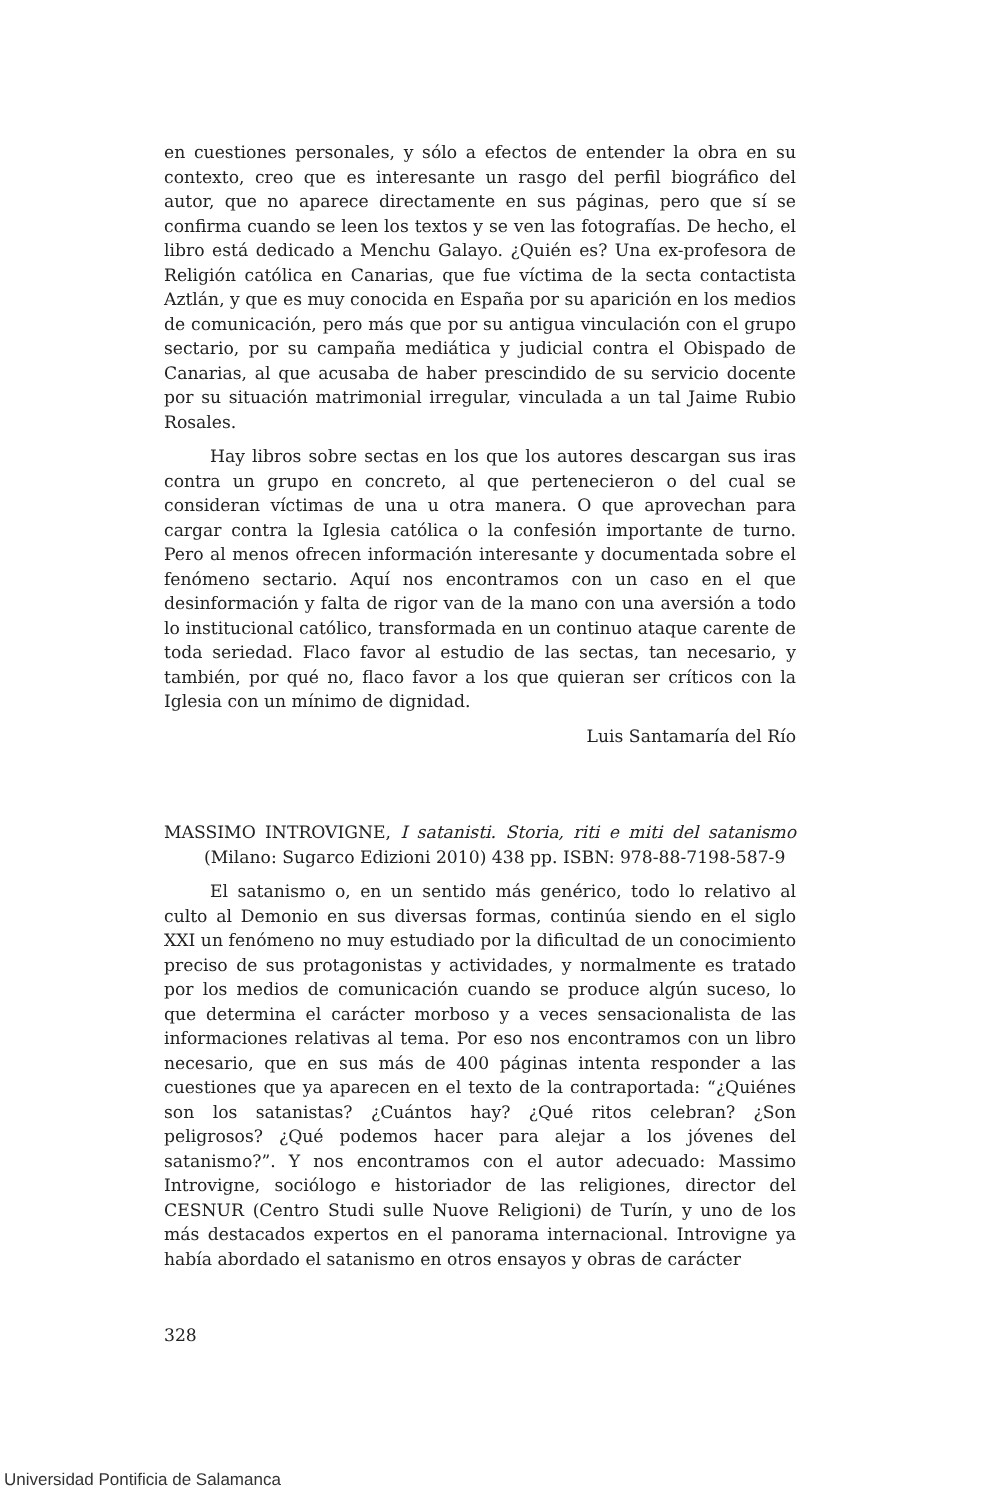en cuestiones personales, y sólo a efectos de entender la obra en su contexto, creo que es interesante un rasgo del perfil biográfico del autor, que no aparece directamente en sus páginas, pero que sí se confirma cuando se leen los textos y se ven las fotografías. De hecho, el libro está dedicado a Menchu Galayo. ¿Quién es? Una ex-profesora de Religión católica en Canarias, que fue víctima de la secta contactista Aztlán, y que es muy conocida en España por su aparición en los medios de comunicación, pero más que por su antigua vinculación con el grupo sectario, por su campaña mediática y judicial contra el Obispado de Canarias, al que acusaba de haber prescindido de su servicio docente por su situación matrimonial irregular, vinculada a un tal Jaime Rubio Rosales.
Hay libros sobre sectas en los que los autores descargan sus iras contra un grupo en concreto, al que pertenecieron o del cual se consideran víctimas de una u otra manera. O que aprovechan para cargar contra la Iglesia católica o la confesión importante de turno. Pero al menos ofrecen información interesante y documentada sobre el fenómeno sectario. Aquí nos encontramos con un caso en el que desinformación y falta de rigor van de la mano con una aversión a todo lo institucional católico, transformada en un continuo ataque carente de toda seriedad. Flaco favor al estudio de las sectas, tan necesario, y también, por qué no, flaco favor a los que quieran ser críticos con la Iglesia con un mínimo de dignidad.
Luis Santamaría del Río
MASSIMO INTROVIGNE, I satanisti. Storia, riti e miti del satanismo (Milano: Sugarco Edizioni 2010) 438 pp. ISBN: 978-88-7198-587-9
El satanismo o, en un sentido más genérico, todo lo relativo al culto al Demonio en sus diversas formas, continúa siendo en el siglo XXI un fenómeno no muy estudiado por la dificultad de un conocimiento preciso de sus protagonistas y actividades, y normalmente es tratado por los medios de comunicación cuando se produce algún suceso, lo que determina el carácter morboso y a veces sensacionalista de las informaciones relativas al tema. Por eso nos encontramos con un libro necesario, que en sus más de 400 páginas intenta responder a las cuestiones que ya aparecen en el texto de la contraportada: “¿Quiénes son los satanistas? ¿Cuántos hay? ¿Qué ritos celebran? ¿Son peligrosos? ¿Qué podemos hacer para alejar a los jóvenes del satanismo?”. Y nos encontramos con el autor adecuado: Massimo Introvigne, sociólogo e historiador de las religiones, director del CESNUR (Centro Studi sulle Nuove Religioni) de Turín, y uno de los más destacados expertos en el panorama internacional. Introvigne ya había abordado el satanismo en otros ensayos y obras de carácter
328
Universidad Pontificia de Salamanca